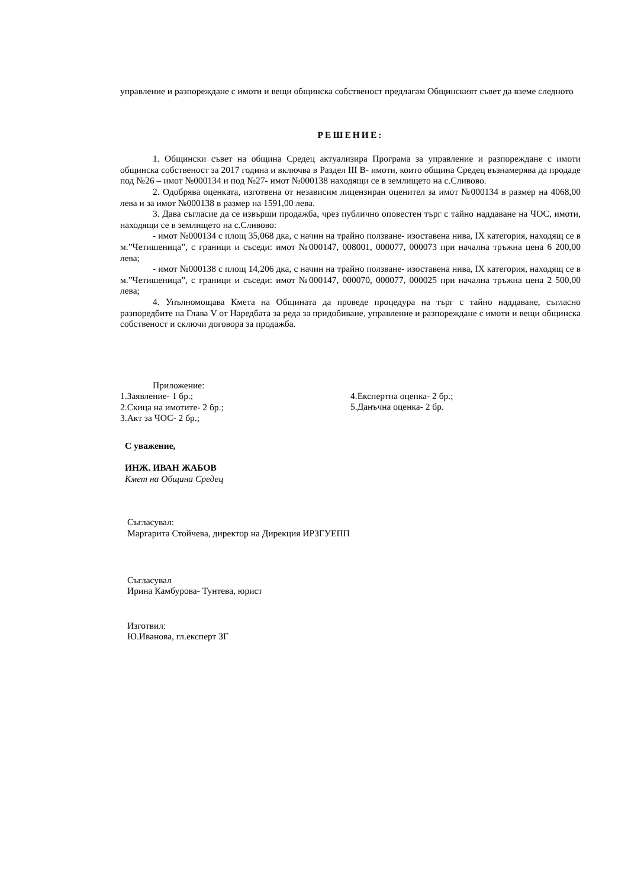управление и разпореждане с имоти и вещи общинска собственост предлагам Общинският съвет да вземе следното
РЕШЕНИЕ:
1. Общински съвет на община Средец актуализира Програма за управление и разпореждане с имоти общинска собственост за 2017 година и включва в Раздел III В- имоти, които община Средец възнамерява да продаде под №26 – имот №000134 и под №27- имот №000138 находящи се в землището на с.Сливово.
2. Одобрява оценката, изготвена от независим лицензиран оценител за имот №000134 в размер на 4068,00 лева и за имот №000138 в размер на 1591,00 лева.
3. Дава съгласие да се извърши продажба, чрез публично оповестен търг с тайно наддаване на ЧОС, имоти, находящи се в землището на с.Сливово:
- имот №000134 с площ 35,068 дка, с начин на трайно ползване- изоставена нива, IX категория, находящ се в м.”Четишеница”, с граници и съседи: имот №000147, 008001, 000077, 000073 при начална тръжна цена 6 200,00 лева;
- имот №000138 с площ 14,206 дка, с начин на трайно ползване- изоставена нива, IX категория, находящ се в м.”Четишеница”, с граници и съседи: имот №000147, 000070, 000077, 000025 при начална тръжна цена 2 500,00 лева;
4. Упълномощава Кмета на Общината да проведе процедура на търг с тайно наддаване, съгласно разпоредбите на Глава V от Наредбата за реда за придобиване, управление и разпореждане с имоти и вещи общинска собственост и сключи договора за продажба.
Приложение:
1.Заявление- 1 бр.;
2.Скица на имотите- 2 бр.;
3.Акт за ЧОС- 2 бр.;
4.Експертна оценка- 2 бр.;
5.Данъчна оценка- 2 бр.
С уважение,
ИНЖ. ИВАН ЖАБОВ
Кмет на Община Средец
Съгласувал:
Маргарита Стойчева, директор на Дирекция ИРЗГУЕПП
Съгласувал
Ирина Камбурова- Тунтева, юрист
Изготвил:
Ю.Иванова, гл.експерт ЗГ